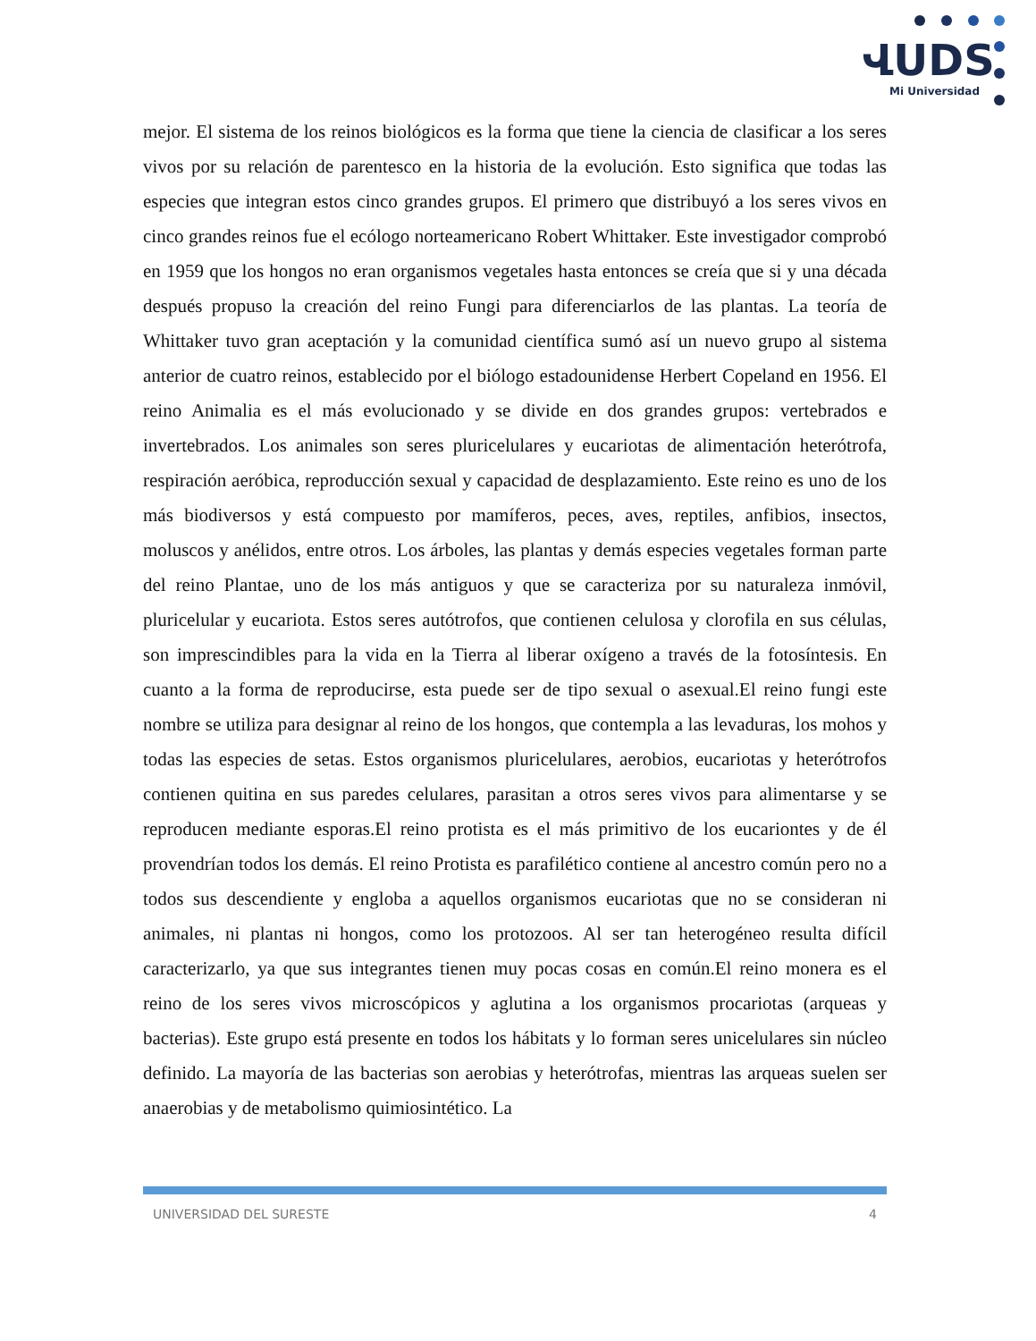ՎUDS
Mi Universidad
mejor. El sistema de los reinos biológicos es la forma que tiene la ciencia de clasificar a los seres vivos por su relación de parentesco en la historia de la evolución. Esto significa que todas las especies que integran estos cinco grandes grupos. El primero que distribuyó a los seres vivos en cinco grandes reinos fue el ecólogo norteamericano Robert Whittaker. Este investigador comprobó en 1959 que los hongos no eran organismos vegetales hasta entonces se creía que si y una década después propuso la creación del reino Fungi para diferenciarlos de las plantas. La teoría de Whittaker tuvo gran aceptación y la comunidad científica sumó así un nuevo grupo al sistema anterior de cuatro reinos, establecido por el biólogo estadounidense Herbert Copeland en 1956. El reino Animalia es el más evolucionado y se divide en dos grandes grupos: vertebrados e invertebrados. Los animales son seres pluricelulares y eucariotas de alimentación heterótrofa, respiración aeróbica, reproducción sexual y capacidad de desplazamiento. Este reino es uno de los más biodiversos y está compuesto por mamíferos, peces, aves, reptiles, anfibios, insectos, moluscos y anélidos, entre otros. Los árboles, las plantas y demás especies vegetales forman parte del reino Plantae, uno de los más antiguos y que se caracteriza por su naturaleza inmóvil, pluricelular y eucariota. Estos seres autótrofos, que contienen celulosa y clorofila en sus células, son imprescindibles para la vida en la Tierra al liberar oxígeno a través de la fotosíntesis. En cuanto a la forma de reproducirse, esta puede ser de tipo sexual o asexual.El reino fungi este nombre se utiliza para designar al reino de los hongos, que contempla a las levaduras, los mohos y todas las especies de setas. Estos organismos pluricelulares, aerobios, eucariotas y heterótrofos contienen quitina en sus paredes celulares, parasitan a otros seres vivos para alimentarse y se reproducen mediante esporas.El reino protista es el más primitivo de los eucariontes y de él provendrían todos los demás. El reino Protista es parafilético contiene al ancestro común pero no a todos sus descendiente y engloba a aquellos organismos eucariotas que no se consideran ni animales, ni plantas ni hongos, como los protozoos. Al ser tan heterogéneo resulta difícil caracterizarlo, ya que sus integrantes tienen muy pocas cosas en común.El reino monera es el reino de los seres vivos microscópicos y aglutina a los organismos procariotas (arqueas y bacterias). Este grupo está presente en todos los hábitats y lo forman seres unicelulares sin núcleo definido. La mayoría de las bacterias son aerobias y heterótrofas, mientras las arqueas suelen ser anaerobias y de metabolismo quimiosintético. La
UNIVERSIDAD DEL SURESTE 4